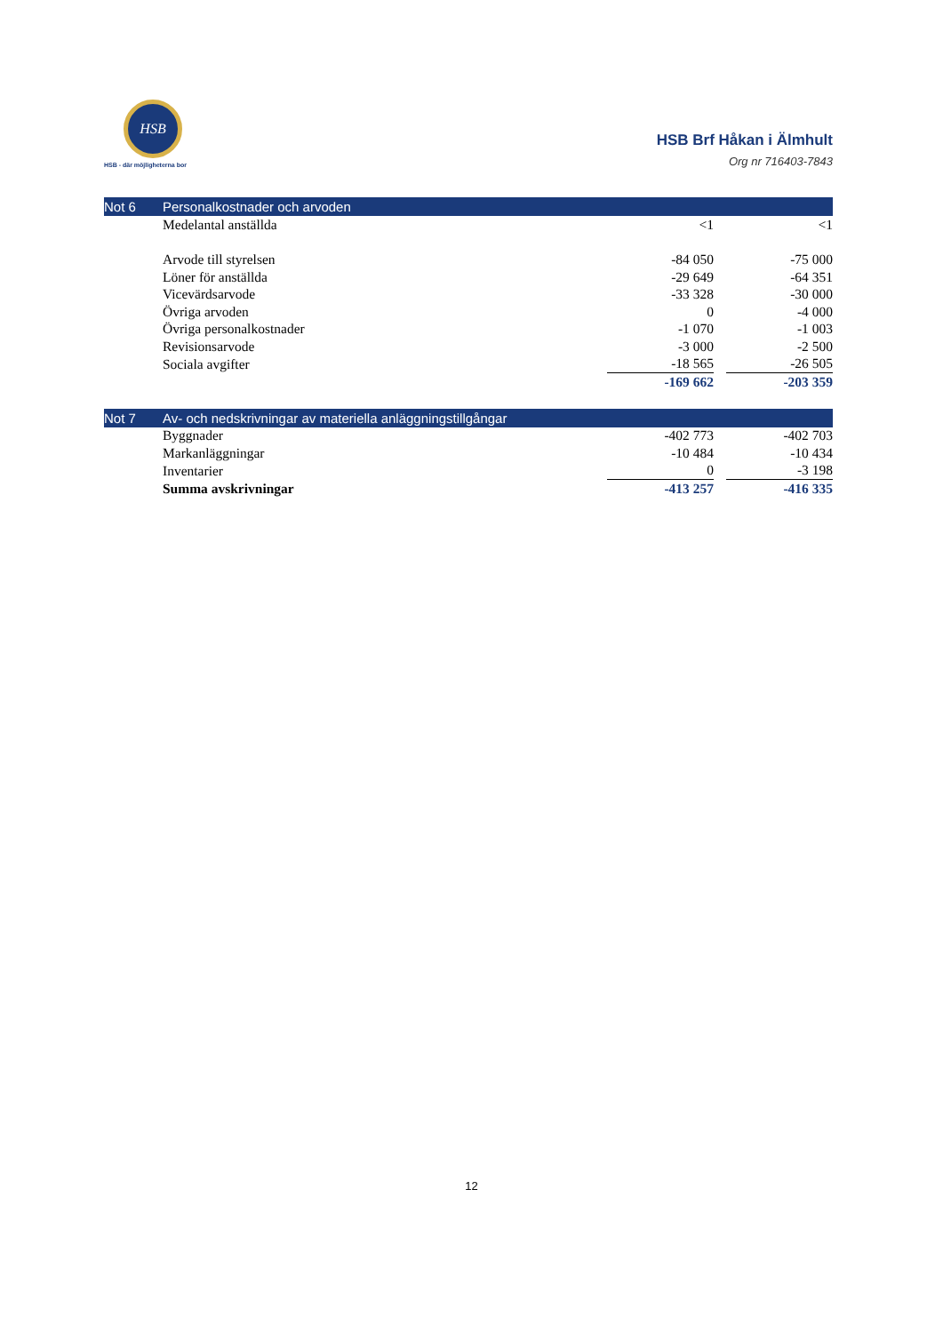HSB
HSB - där möjligheterna bor
HSB Brf Håkan i Älmhult
Org nr 716403-7843
| Not 6 | Personalkostnader och arvoden | | | |
| | Medelantal anställda | <1 | | <1 |
| | Arvode till styrelsen | -84 050 | | -75 000 |
| | Löner för anställda | -29 649 | | -64 351 |
| | Vicevärdsarvode | -33 328 | | -30 000 |
| | Övriga arvoden | 0 | | -4 000 |
| | Övriga personalkostnader | -1 070 | | -1 003 |
| | Revisionsarvode | -3 000 | | -2 500 |
| | Sociala avgifter | -18 565 | | -26 505 |
| | | -169 662 | | -203 359 |
| Not 7 | Av- och nedskrivningar av materiella anläggningstillgångar | | | |
| | Byggnader | -402 773 | | -402 703 |
| | Markanläggningar | -10 484 | | -10 434 |
| | Inventarier | 0 | | -3 198 |
| | Summa avskrivningar | -413 257 | | -416 335 |
12